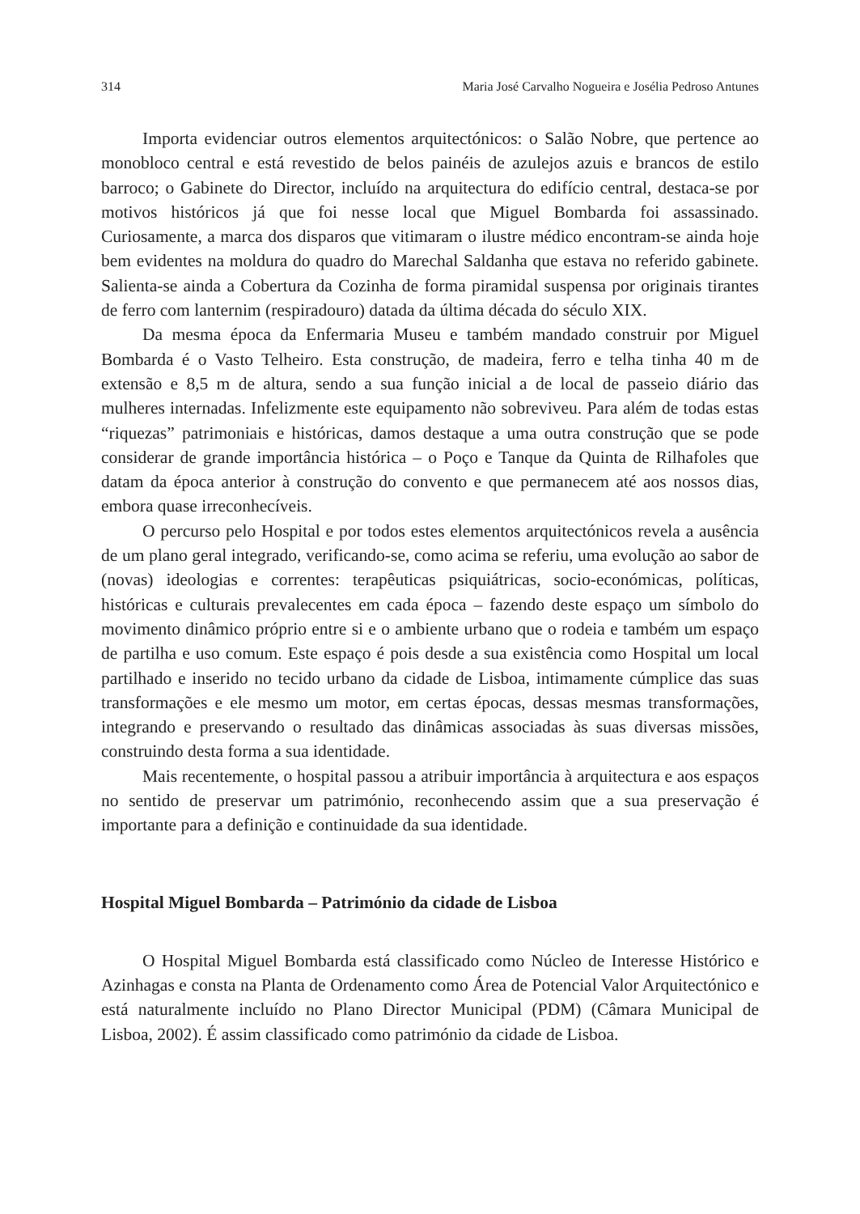314 Maria José Carvalho Nogueira e Josélia Pedroso Antunes
Importa evidenciar outros elementos arquitectónicos: o Salão Nobre, que pertence ao monobloco central e está revestido de belos painéis de azulejos azuis e brancos de estilo barroco; o Gabinete do Director, incluído na arquitectura do edifício central, destaca-se por motivos históricos já que foi nesse local que Miguel Bombarda foi assassinado. Curiosamente, a marca dos disparos que vitimaram o ilustre médico encontram-se ainda hoje bem evidentes na moldura do quadro do Marechal Saldanha que estava no referido gabinete. Salienta-se ainda a Cobertura da Cozinha de forma piramidal suspensa por originais tirantes de ferro com lanternim (respiradouro) datada da última década do século XIX.
Da mesma época da Enfermaria Museu e também mandado construir por Miguel Bombarda é o Vasto Telheiro. Esta construção, de madeira, ferro e telha tinha 40 m de extensão e 8,5 m de altura, sendo a sua função inicial a de local de passeio diário das mulheres internadas. Infelizmente este equipamento não sobreviveu. Para além de todas estas “riquezas” patrimoniais e históricas, damos destaque a uma outra construção que se pode considerar de grande importância histórica – o Poço e Tanque da Quinta de Rilhafoles que datam da época anterior à construção do convento e que permanecem até aos nossos dias, embora quase irreconhecíveis.
O percurso pelo Hospital e por todos estes elementos arquitectónicos revela a ausência de um plano geral integrado, verificando-se, como acima se referiu, uma evolução ao sabor de (novas) ideologias e correntes: terapêuticas psiquiátricas, socio-económicas, políticas, históricas e culturais prevalecentes em cada época – fazendo deste espaço um símbolo do movimento dinâmico próprio entre si e o ambiente urbano que o rodeia e também um espaço de partilha e uso comum. Este espaço é pois desde a sua existência como Hospital um local partilhado e inserido no tecido urbano da cidade de Lisboa, intimamente cúmplice das suas transformações e ele mesmo um motor, em certas épocas, dessas mesmas transformações, integrando e preservando o resultado das dinâmicas associadas às suas diversas missões, construindo desta forma a sua identidade.
Mais recentemente, o hospital passou a atribuir importância à arquitectura e aos espaços no sentido de preservar um património, reconhecendo assim que a sua preservação é importante para a definição e continuidade da sua identidade.
Hospital Miguel Bombarda – Património da cidade de Lisboa
O Hospital Miguel Bombarda está classificado como Núcleo de Interesse Histórico e Azinhagas e consta na Planta de Ordenamento como Área de Potencial Valor Arquitectónico e está naturalmente incluído no Plano Director Municipal (PDM) (Câmara Municipal de Lisboa, 2002). É assim classificado como património da cidade de Lisboa.